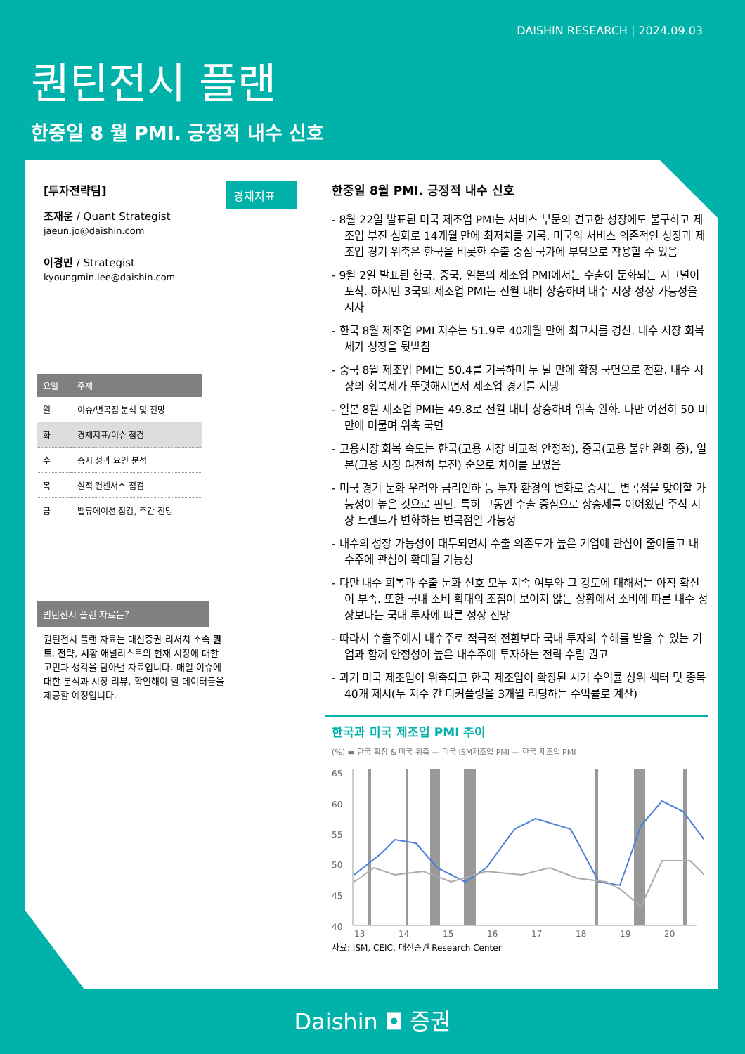DAISHIN RESEARCH | 2024.09.03
퀀틴전시 플랜
한중일 8 월 PMI. 긍정적 내수 신호
[투자전략팀]
조재운 / Quant Strategist
jaeun.jo@daishin.com
이경민 / Strategist
kyoungmin.lee@daishin.com
| 요일 | 주제 |
| --- | --- |
| 월 | 이슈/변곡점 분석 및 전망 |
| 화 | 경제지표/이슈 점검 |
| 수 | 증시 성과 요인 분석 |
| 목 | 실적 컨센서스 점검 |
| 금 | 밸류에이션 점검, 주간 전망 |
퀀틴전시 플랜 자료는?
퀀틴전시 플랜 자료는 대신증권 리서치 소속 퀀트, 전략, 시황 애널리스트의 현재 시장에 대한 고민과 생각을 담아낸 자료입니다. 매일 이슈에 대한 분석과 시장 리뷰, 확인해야 할 데이터들을 제공할 예정입니다.
경제지표
한중일 8월 PMI. 긍정적 내수 신호
- 8월 22일 발표된 미국 제조업 PMI는 서비스 부문의 견고한 성장에도 불구하고 제조업 부진 심화로 14개월 만에 최저치를 기록. 미국의 서비스 의존적인 성장과 제조업 경기 위축은 한국을 비롯한 수출 중심 국가에 부담으로 작용할 수 있음
- 9월 2일 발표된 한국, 중국, 일본의 제조업 PMI에서는 수출이 둔화되는 시그널이 포착. 하지만 3국의 제조업 PMI는 전월 대비 상승하며 내수 시장 성장 가능성을 시사
- 한국 8월 제조업 PMI 지수는 51.9로 40개월 만에 최고치를 경신. 내수 시장 회복세가 성장을 뒷받침
- 중국 8월 제조업 PMI는 50.4를 기록하며 두 달 만에 확장 국면으로 전환. 내수 시장의 회복세가 뚜렷해지면서 제조업 경기를 지탱
- 일본 8월 제조업 PMI는 49.8로 전월 대비 상승하며 위축 완화. 다만 여전히 50 미만에 머물며 위축 국면
- 고용시장 회복 속도는 한국(고용 시장 비교적 안정적), 중국(고용 불안 완화 중), 일본(고용 시장 여전히 부진) 순으로 차이를 보였음
- 미국 경기 둔화 우려와 금리인하 등 투자 환경의 변화로 증시는 변곡점을 맞이할 가능성이 높은 것으로 판단. 특히 그동안 수출 중심으로 상승세를 이어왔던 주식 시장 트렌드가 변화하는 변곡점일 가능성
- 내수의 성장 가능성이 대두되면서 수출 의존도가 높은 기업에 관심이 줄어들고 내수주에 관심이 확대될 가능성
- 다만 내수 회복과 수출 둔화 신호 모두 지속 여부와 그 강도에 대해서는 아직 확신이 부족. 또한 국내 소비 확대의 조짐이 보이지 않는 상황에서 소비에 따른 내수 성장보다는 국내 투자에 따른 성장 전망
- 따라서 수출주에서 내수주로 적극적 전환보다 국내 투자의 수혜를 받을 수 있는 기업과 함께 안정성이 높은 내수주에 투자하는 전략 수립 권고
- 과거 미국 제조업이 위축되고 한국 제조업이 확장된 시기 수익률 상위 섹터 및 종목 40개 제시(두 지수 간 디커플링을 3개월 리딩하는 수익률로 계산)
한국과 미국 제조업 PMI 추이
(%) ▬ 한국 확장 & 미국 위축 — 미국 ISM제조업 PMI — 한국 제조업 PMI
65
60
55
50
45
40
13
14
15
16
17
18
19
20
자료: ISM, CEIC, 대신증권 Research Center
Daishin ◘ 증권